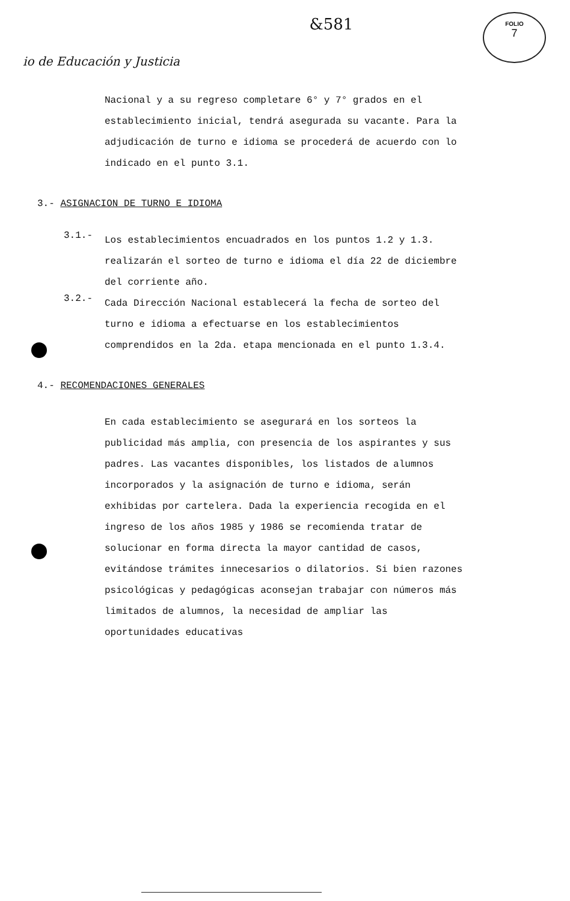io de Educación y Justicia
&581
FOLIO
7
Nacional y a su regreso completare 6° y 7° grados en el establecimiento inicial, tendrá asegurada su vacante. Para la adjudicación de turno e idioma se procederá de acuerdo con lo indicado en el punto 3.1.
3.- ASIGNACION DE TURNO E IDIOMA
3.1.-
Los establecimientos encuadrados en los puntos 1.2 y 1.3. realizarán el sorteo de turno e idioma el día 22 de diciembre del corriente año.
3.2.-
Cada Dirección Nacional establecerá la fecha de sorteo del turno e idioma a efectuarse en los establecimientos comprendidos en la 2da. etapa mencionada en el punto 1.3.4.
4.- RECOMENDACIONES GENERALES
En cada establecimiento se asegurará en los sorteos la publicidad más amplia, con presencia de los aspirantes y sus padres. Las vacantes disponibles, los listados de alumnos incorporados y la asignación de turno e idioma, serán exhibidas por cartelera. Dada la experiencia recogida en el ingreso de los años 1985 y 1986 se recomienda tratar de solucionar en forma directa la mayor cantidad de casos, evitándose trámites innecesarios o dilatorios. Si bien razones psicológicas y pedagógicas aconsejan trabajar con números más limitados de alumnos, la necesidad de ampliar las oportunidades educativas